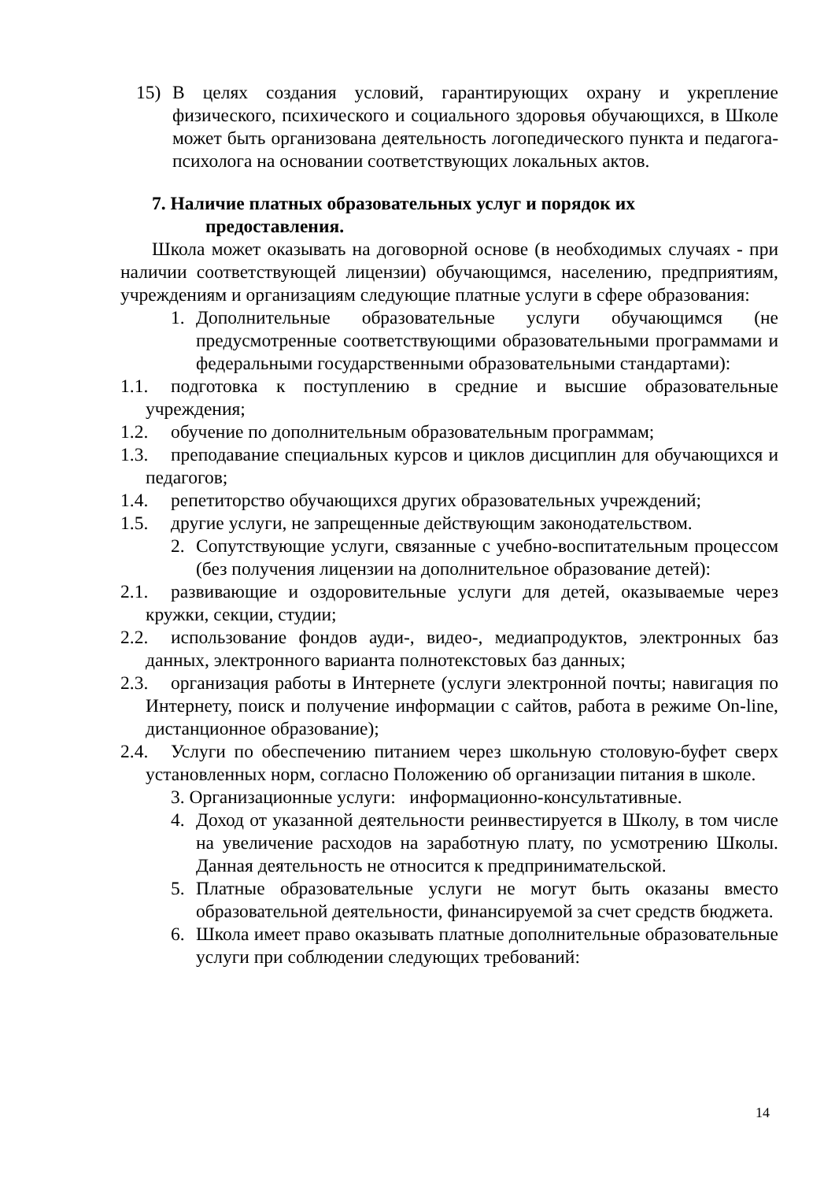15) В целях создания условий, гарантирующих охрану и укрепление физического, психического и социального здоровья обучающихся, в Школе может быть организована деятельность логопедического пункта и педагога- психолога на основании соответствующих локальных актов.
7. Наличие платных образовательных услуг и порядок их
предоставления.
Школа может оказывать на договорной основе (в необходимых случаях - при наличии соответствующей лицензии) обучающимся, населению, предприятиям, учреждениям и организациям следующие платные услуги в сфере образования:
1. Дополнительные образовательные услуги обучающимся (не предусмотренные соответствующими образовательными программами и федеральными государственными образовательными стандартами):
1.1. подготовка к поступлению в средние и высшие образовательные учреждения;
1.2. обучение по дополнительным образовательным программам;
1.3. преподавание специальных курсов и циклов дисциплин для обучающихся и педагогов;
1.4. репетиторство обучающихся других образовательных учреждений;
1.5. другие услуги, не запрещенные действующим законодательством.
2. Сопутствующие услуги, связанные с учебно-воспитательным процессом (без получения лицензии на дополнительное образование детей):
2.1. развивающие и оздоровительные услуги для детей, оказываемые через кружки, секции, студии;
2.2. использование фондов ауди-, видео-, медиапродуктов, электронных баз данных, электронного варианта полнотекстовых баз данных;
2.3. организация работы в Интернете (услуги электронной почты; навигация по Интернету, поиск и получение информации с сайтов, работа в режиме On-line, дистанционное образование);
2.4. Услуги по обеспечению питанием через школьную столовую-буфет сверх установленных норм, согласно Положению об организации питания в школе.
3. Организационные услуги: информационно-консультативные.
4. Доход от указанной деятельности реинвестируется в Школу, в том числе на увеличение расходов на заработную плату, по усмотрению Школы. Данная деятельность не относится к предпринимательской.
5. Платные образовательные услуги не могут быть оказаны вместо образовательной деятельности, финансируемой за счет средств бюджета.
6. Школа имеет право оказывать платные дополнительные образовательные услуги при соблюдении следующих требований:
14